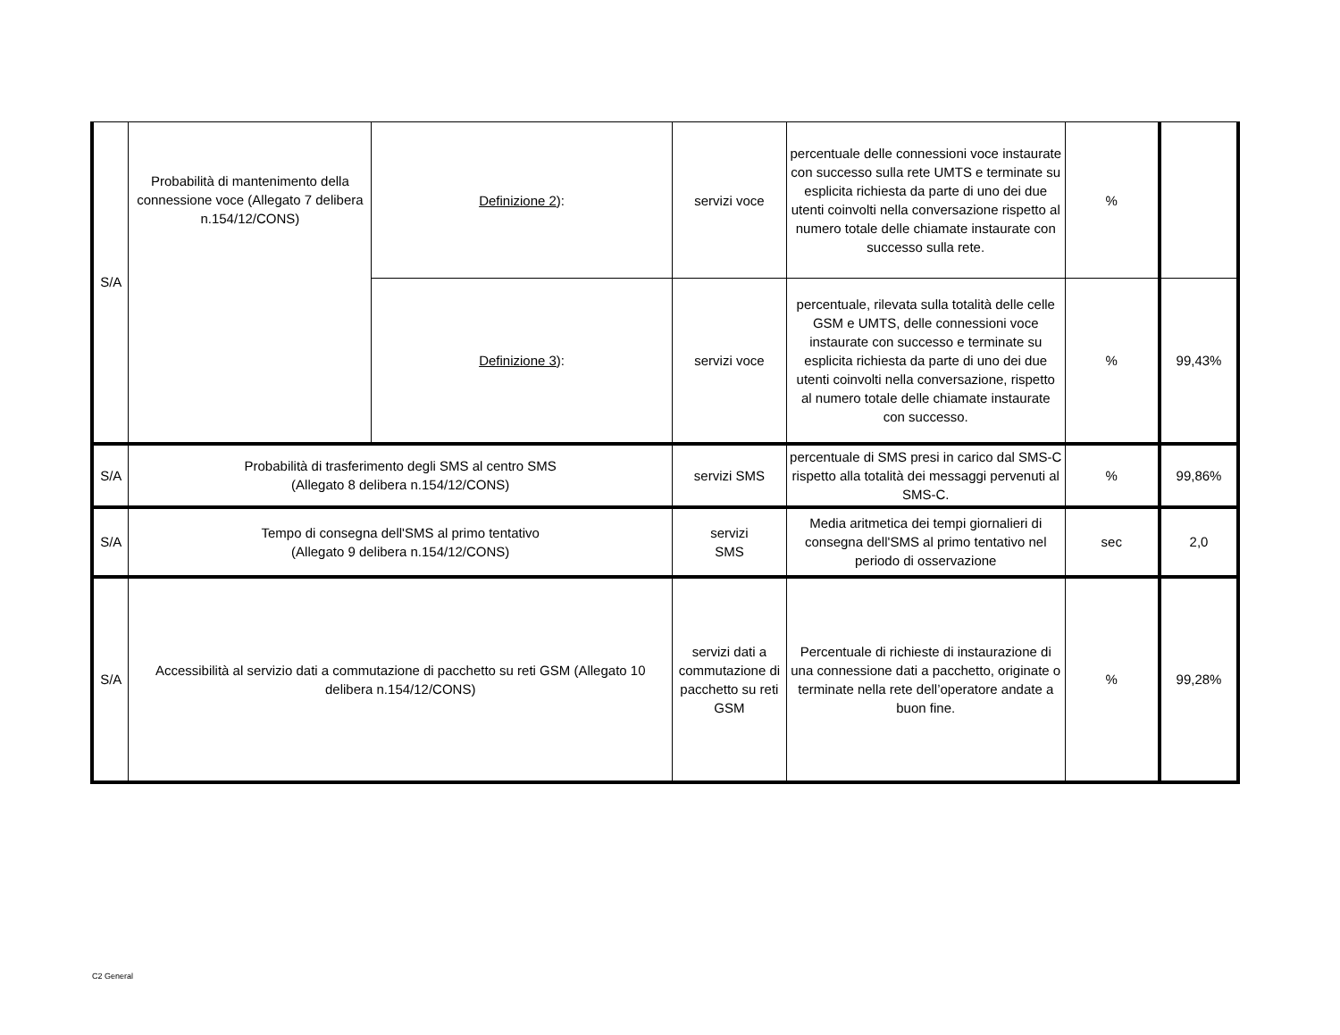| S/A | Probabilità di mantenimento della connessione voce (Allegato 7 delibera n.154/12/CONS) | Definizione 2 ): | servizi voce | percentuale delle connessioni voce instaurate con successo sulla rete UMTS e terminate su esplicita richiesta da parte di uno dei due utenti coinvolti nella conversazione rispetto al numero totale delle chiamate instaurate con successo sulla rete. | % | |
| | | Definizione 3 ): | servizi voce | percentuale, rilevata sulla totalità delle celle GSM e UMTS, delle connessioni voce instaurate con successo e terminate su esplicita richiesta da parte di uno dei due utenti coinvolti nella conversazione, rispetto al numero totale delle chiamate instaurate con successo. | % | 99,43% |
| S/A | Probabilità di trasferimento degli SMS al centro SMS (Allegato 8 delibera n.154/12/CONS) | | servizi SMS | percentuale di SMS presi in carico dal SMS-C rispetto alla totalità dei messaggi pervenuti al SMS-C. | % | 99,86% |
| S/A | Tempo di consegna dell'SMS al primo tentativo (Allegato 9 delibera n.154/12/CONS) | | servizi SMS | Media aritmetica dei tempi giornalieri di consegna dell'SMS al primo tentativo nel periodo di osservazione | sec | 2,0 |
| S/A | Accessibilità al servizio dati a commutazione di pacchetto su reti GSM (Allegato 10 delibera n.154/12/CONS) | | servizi dati a commutazione di pacchetto su reti GSM | Percentuale di richieste di instaurazione di una connessione dati a pacchetto, originate o terminate nella rete dell’operatore andate a buon fine. | % | 99,28% |
C2 General